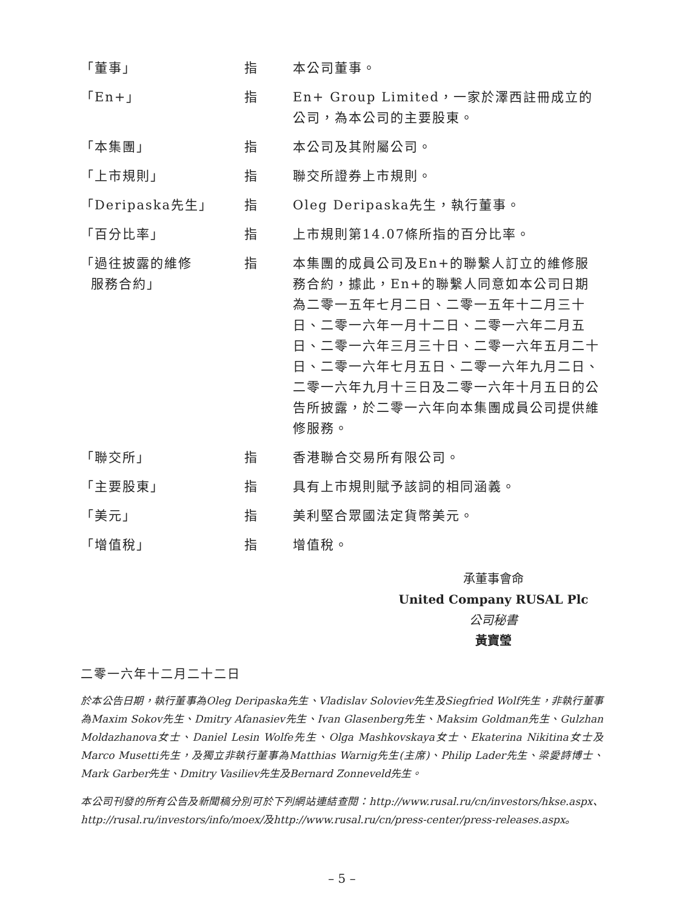| 「董事」 | 指 | 本公司董事。 |
| 「En+」 | 指 | En+ Group Limited，一家於澤西註冊成立的公司，為本公司的主要股東。 |
| 「本集團」 | 指 | 本公司及其附屬公司。 |
| 「上市規則」 | 指 | 聯交所證券上市規則。 |
| 「Deripaska先生」 | 指 | Oleg Deripaska先生，執行董事。 |
| 「百分比率」 | 指 | 上市規則第14.07條所指的百分比率。 |
| 「過往披露的維修 服務合約」 | 指 | 本集團的成員公司及En+的聯繫人訂立的維修服務合約，據此，En+的聯繫人同意如本公司日期為二零一五年七月二日、二零一五年十二月三十日、二零一六年一月十二日、二零一六年二月五日、二零一六年三月三十日、二零一六年五月二十日、二零一六年七月五日、二零一六年九月二日、二零一六年九月十三日及二零一六年十月五日的公告所披露，於二零一六年向本集團成員公司提供維修服務。 |
| 「聯交所」 | 指 | 香港聯合交易所有限公司。 |
| 「主要股東」 | 指 | 具有上市規則賦予該詞的相同涵義。 |
| 「美元」 | 指 | 美利堅合眾國法定貨幣美元。 |
| 「增值稅」 | 指 | 增值稅。 |
承董事會命
United Company RUSAL Plc
公司秘書
黃寶瑩
二零一六年十二月二十二日
於本公告日期，執行董事為Oleg Deripaska先生、Vladislav Soloviev先生及Siegfried Wolf先生，非執行董事為Maxim Sokov先生、Dmitry Afanasiev先生、Ivan Glasenberg先生、Maksim Goldman先生、Gulzhan Moldazhanova女士、Daniel Lesin Wolfe先生、Olga Mashkovskaya女士、Ekaterina Nikitina女士及Marco Musetti先生，及獨立非執行董事為Matthias Warnig先生(主席)、Philip Lader先生、梁愛詩博士、Mark Garber先生、Dmitry Vasiliev先生及Bernard Zonneveld先生。
本公司刊發的所有公告及新聞稿分別可於下列網站連結查閱：http://www.rusal.ru/cn/investors/hkse.aspx、http://rusal.ru/investors/info/moex/及http://www.rusal.ru/cn/press-center/press-releases.aspx。
– 5 –